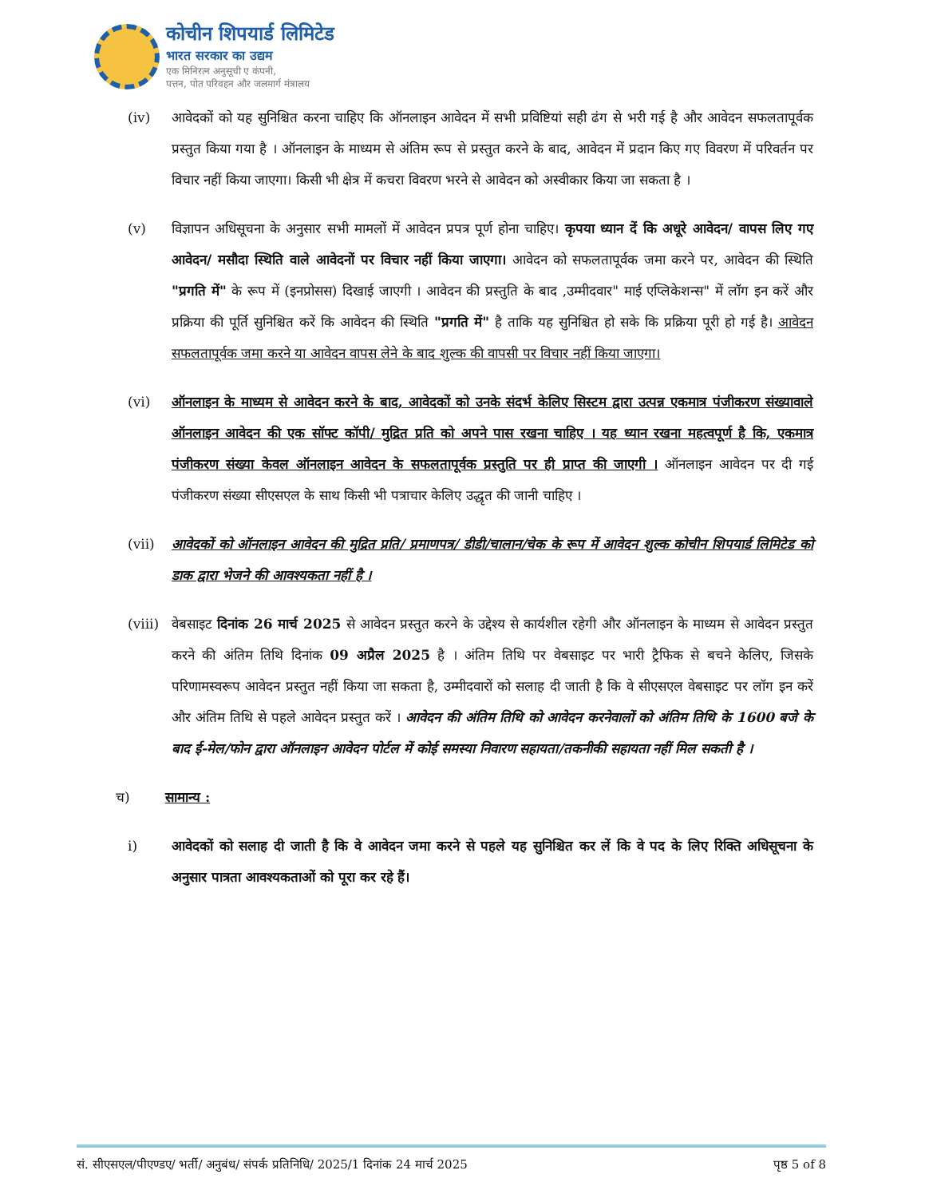कोचीन शिपयार्ड लिमिटेड
भारत सरकार का उद्यम
एक मिनिरत्न अनुसूची ए कंपनी,
पत्तन, पोत परिवहन और जलमार्ग मंत्रालय
(iv) आवेदकों को यह सुनिश्चित करना चाहिए कि ऑनलाइन आवेदन में सभी प्रविष्टियां सही ढंग से भरी गई है और आवेदन सफलतापूर्वक प्रस्तुत किया गया है । ऑनलाइन के माध्यम से अंतिम रूप से प्रस्तुत करने के बाद, आवेदन में प्रदान किए गए विवरण में परिवर्तन पर विचार नहीं किया जाएगा। किसी भी क्षेत्र में कचरा विवरण भरने से आवेदन को अस्वीकार किया जा सकता है ।
(v) विज्ञापन अधिसूचना के अनुसार सभी मामलों में आवेदन प्रपत्र पूर्ण होना चाहिए। कृपया ध्यान दें कि अधूरे आवेदन/ वापस लिए गए आवेदन/ मसौदा स्थिति वाले आवेदनों पर विचार नहीं किया जाएगा। आवेदन को सफलतापूर्वक जमा करने पर, आवेदन की स्थिति "प्रगति में" के रूप में (इनप्रोसस) दिखाई जाएगी । आवेदन की प्रस्तुति के बाद ,उम्मीदवार" माई एप्लिकेशन्स" में लॉग इन करें और प्रक्रिया की पूर्ति सुनिश्चित करें कि आवेदन की स्थिति "प्रगति में" है ताकि यह सुनिश्चित हो सके कि प्रक्रिया पूरी हो गई है। आवेदन सफलतापूर्वक जमा करने या आवेदन वापस लेने के बाद शुल्क की वापसी पर विचार नहीं किया जाएगा।
(vi) ऑनलाइन के माध्यम से आवेदन करने के बाद, आवेदकों को उनके संदर्भ केलिए सिस्टम द्वारा उत्पन्न एकमात्र पंजीकरण संख्यावाले ऑनलाइन आवेदन की एक सॉफ्ट कॉपी/ मुद्रित प्रति को अपने पास रखना चाहिए । यह ध्यान रखना महत्वपूर्ण है कि, एकमात्र पंजीकरण संख्या केवल ऑनलाइन आवेदन के सफलतापूर्वक प्रस्तुति पर ही प्राप्त की जाएगी । ऑनलाइन आवेदन पर दी गई पंजीकरण संख्या सीएसएल के साथ किसी भी पत्राचार केलिए उद्धृत की जानी चाहिए ।
(vii) आवेदकों को ऑनलाइन आवेदन की मुद्रित प्रति/ प्रमाणपत्र/ डीडी/चालान/चेक के रूप में आवेदन शुल्क कोचीन शिपयार्ड लिमिटेड को डाक द्वारा भेजने की आवश्यकता नहीं है ।
(viii)
वेबसाइट दिनांक 26 मार्च 2025 से आवेदन प्रस्तुत करने के उद्देश्य से कार्यशील रहेगी और ऑनलाइन के माध्यम से आवेदन प्रस्तुत करने की अंतिम तिथि दिनांक 09 अप्रैल 2025 है । अंतिम तिथि पर वेबसाइट पर भारी ट्रैफिक से बचने केलिए, जिसके परिणामस्वरूप आवेदन प्रस्तुत नहीं किया जा सकता है, उम्मीदवारों को सलाह दी जाती है कि वे सीएसएल वेबसाइट पर लॉग इन करें और अंतिम तिथि से पहले आवेदन प्रस्तुत करें । आवेदन की अंतिम तिथि को आवेदन करनेवालों को अंतिम तिथि के 1600 बजे के बाद ई-मेल/फोन द्वारा ऑनलाइन आवेदन पोर्टल में कोई समस्या निवारण सहायता/तकनीकी सहायता नहीं मिल सकती है ।
च) सामान्य :
i) आवेदकों को सलाह दी जाती है कि वे आवेदन जमा करने से पहले यह सुनिश्चित कर लें कि वे पद के लिए रिक्ति अधिसूचना के अनुसार पात्रता आवश्यकताओं को पूरा कर रहे हैं।
सं. सीएसएल/पीएण्डए/ भर्ती/ अनुबंध/ संपर्क प्रतिनिधि/ 2025/1 दिनांक 24 मार्च 2025 पृष्ठ 5 of 8